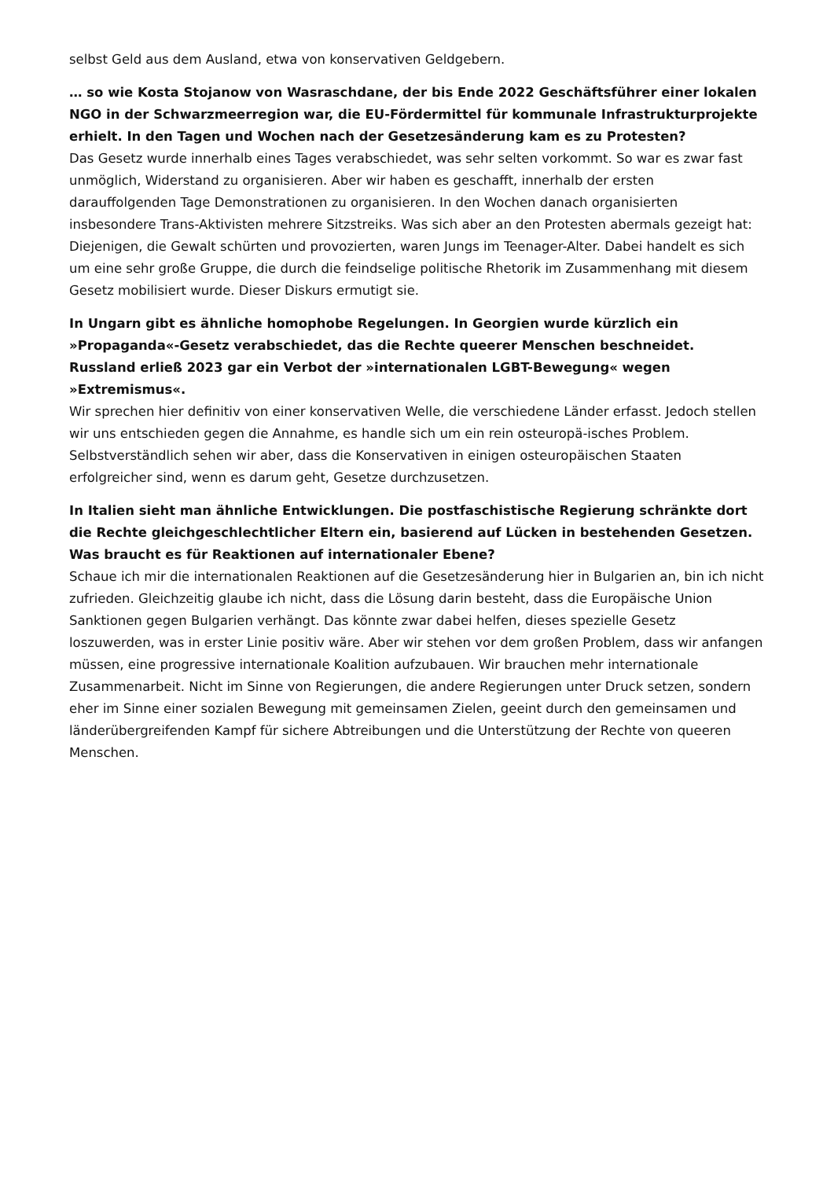selbst Geld aus dem Ausland, etwa von konservativen Geldgebern.
… so wie Kosta Stojanow von Wasraschdane, der bis Ende 2022 Geschäftsführer einer lokalen NGO in der Schwarzmeerregion war, die EU-Fördermittel für kommunale Infrastrukturprojekte erhielt. In den Tagen und Wochen nach der Gesetzesänderung kam es zu Protesten?
Das Gesetz wurde innerhalb eines Tages verabschiedet, was sehr selten vorkommt. So war es zwar fast unmöglich, Widerstand zu organisieren. Aber wir haben es geschafft, innerhalb der ersten darauffolgenden Tage Demonstrationen zu organisieren. In den Wochen danach organisierten insbesondere Trans-Aktivisten mehrere Sitzstreiks. Was sich aber an den Protesten abermals gezeigt hat: Diejenigen, die Gewalt schürten und provozierten, waren Jungs im Teenager-Alter. Dabei handelt es sich um eine sehr große Gruppe, die durch die feindselige politische Rhetorik im Zusammenhang mit diesem Gesetz mobilisiert wurde. Dieser Diskurs ermutigt sie.
In Ungarn gibt es ähnliche homophobe Regelungen. In Georgien wurde kürzlich ein »Propaganda«-Gesetz verabschiedet, das die Rechte queerer Menschen beschneidet. Russland erließ 2023 gar ein Verbot der »internationalen LGBT-Bewegung« wegen »Extremismus«.
Wir sprechen hier definitiv von einer konservativen Welle, die verschiedene Länder erfasst. Jedoch stellen wir uns entschieden gegen die Annahme, es handle sich um ein rein osteuropä-isches Problem. Selbstverständlich sehen wir aber, dass die Konservativen in einigen osteuropäischen Staaten erfolgreicher sind, wenn es darum geht, Gesetze durchzusetzen.
In Italien sieht man ähnliche Entwicklungen. Die postfaschistische Regierung schränkte dort die Rechte gleichgeschlechtlicher Eltern ein, basierend auf Lücken in bestehenden Gesetzen. Was braucht es für Reaktionen auf internationaler Ebene?
Schaue ich mir die internationalen Reaktionen auf die Gesetzesänderung hier in Bulgarien an, bin ich nicht zufrieden. Gleichzeitig glaube ich nicht, dass die Lösung darin besteht, dass die Europäische Union Sanktionen gegen Bulgarien verhängt. Das könnte zwar dabei helfen, dieses spezielle Gesetz loszuwerden, was in erster Linie positiv wäre. Aber wir stehen vor dem großen Problem, dass wir anfangen müssen, eine progressive internationale Koalition aufzubauen. Wir brauchen mehr internationale Zusammenarbeit. Nicht im Sinne von Regierungen, die andere Regierungen unter Druck setzen, sondern eher im Sinne einer sozialen Bewegung mit gemeinsamen Zielen, geeint durch den gemeinsamen und länderübergreifenden Kampf für sichere Abtreibungen und die Unterstützung der Rechte von queeren Menschen.